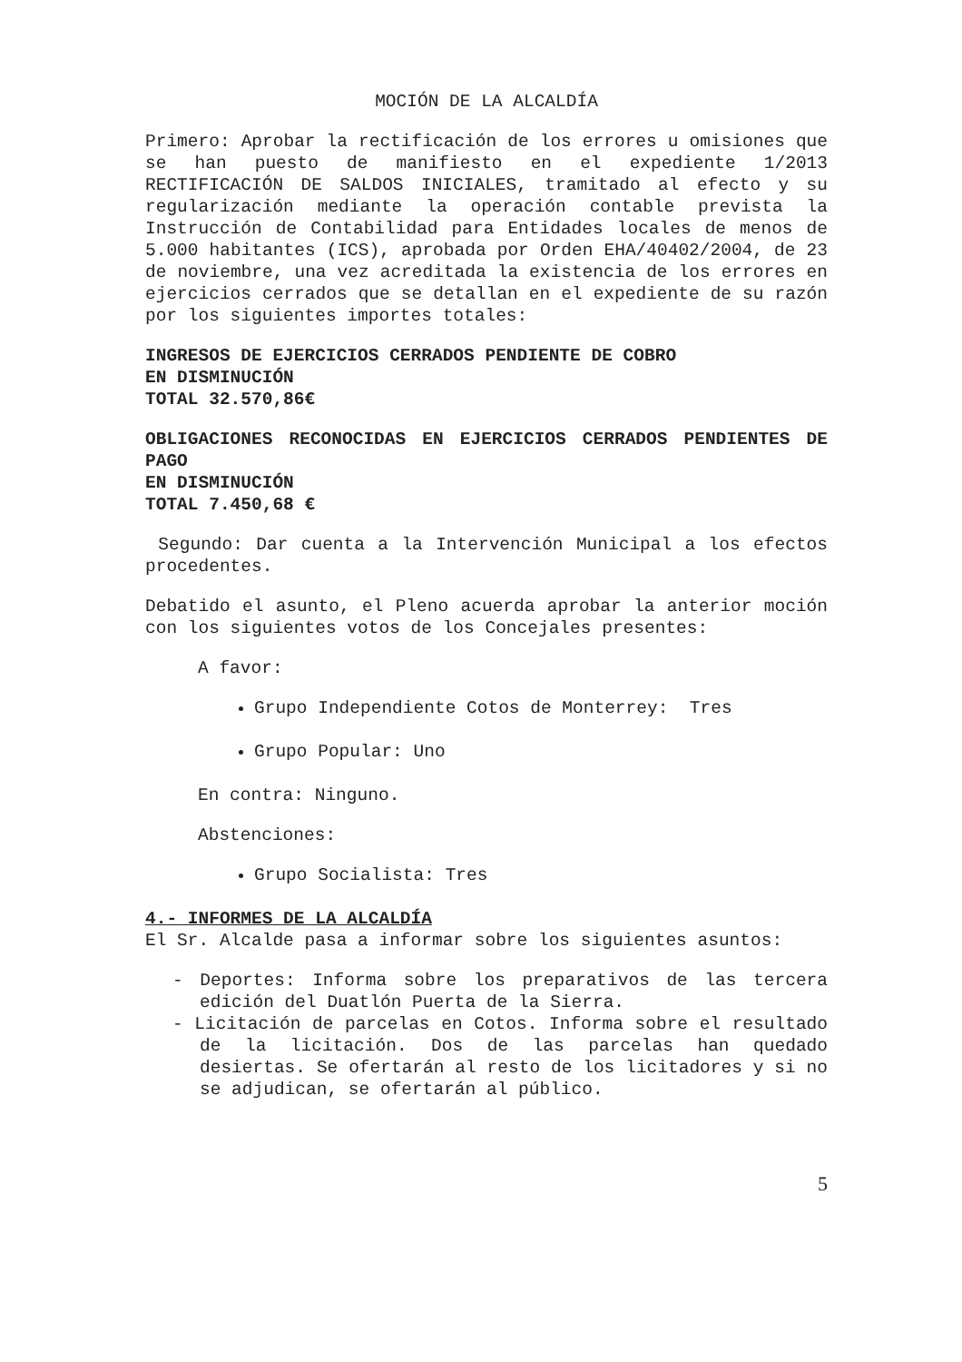MOCIÓN DE LA ALCALDÍA
Primero: Aprobar la rectificación de los errores u omisiones que se han puesto de manifiesto en el expediente 1/2013 RECTIFICACIÓN DE SALDOS INICIALES, tramitado al efecto y su regularización mediante la operación contable prevista la Instrucción de Contabilidad para Entidades locales de menos de 5.000 habitantes (ICS), aprobada por Orden EHA/40402/2004, de 23 de noviembre, una vez acreditada la existencia de los errores en ejercicios cerrados que se detallan en el expediente de su razón por los siguientes importes totales:
INGRESOS DE EJERCICIOS CERRADOS PENDIENTE DE COBRO
EN DISMINUCIÓN
TOTAL 32.570,86€
OBLIGACIONES RECONOCIDAS EN EJERCICIOS CERRADOS PENDIENTES DE PAGO
EN DISMINUCIÓN
TOTAL 7.450,68 €
Segundo: Dar cuenta a la Intervención Municipal a los efectos procedentes.
Debatido el asunto, el Pleno acuerda aprobar la anterior moción con los siguientes votos de los Concejales presentes:
A favor:
Grupo Independiente Cotos de Monterrey: Tres
Grupo Popular: Uno
En contra: Ninguno.
Abstenciones:
Grupo Socialista: Tres
4.- INFORMES DE LA ALCALDÍA
El Sr. Alcalde pasa a informar sobre los siguientes asuntos:
- Deportes: Informa sobre los preparativos de las tercera edición del Duatlón Puerta de la Sierra.
- Licitación de parcelas en Cotos. Informa sobre el resultado de la licitación. Dos de las parcelas han quedado desiertas. Se ofertarán al resto de los licitadores y si no se adjudican, se ofertarán al público.
5